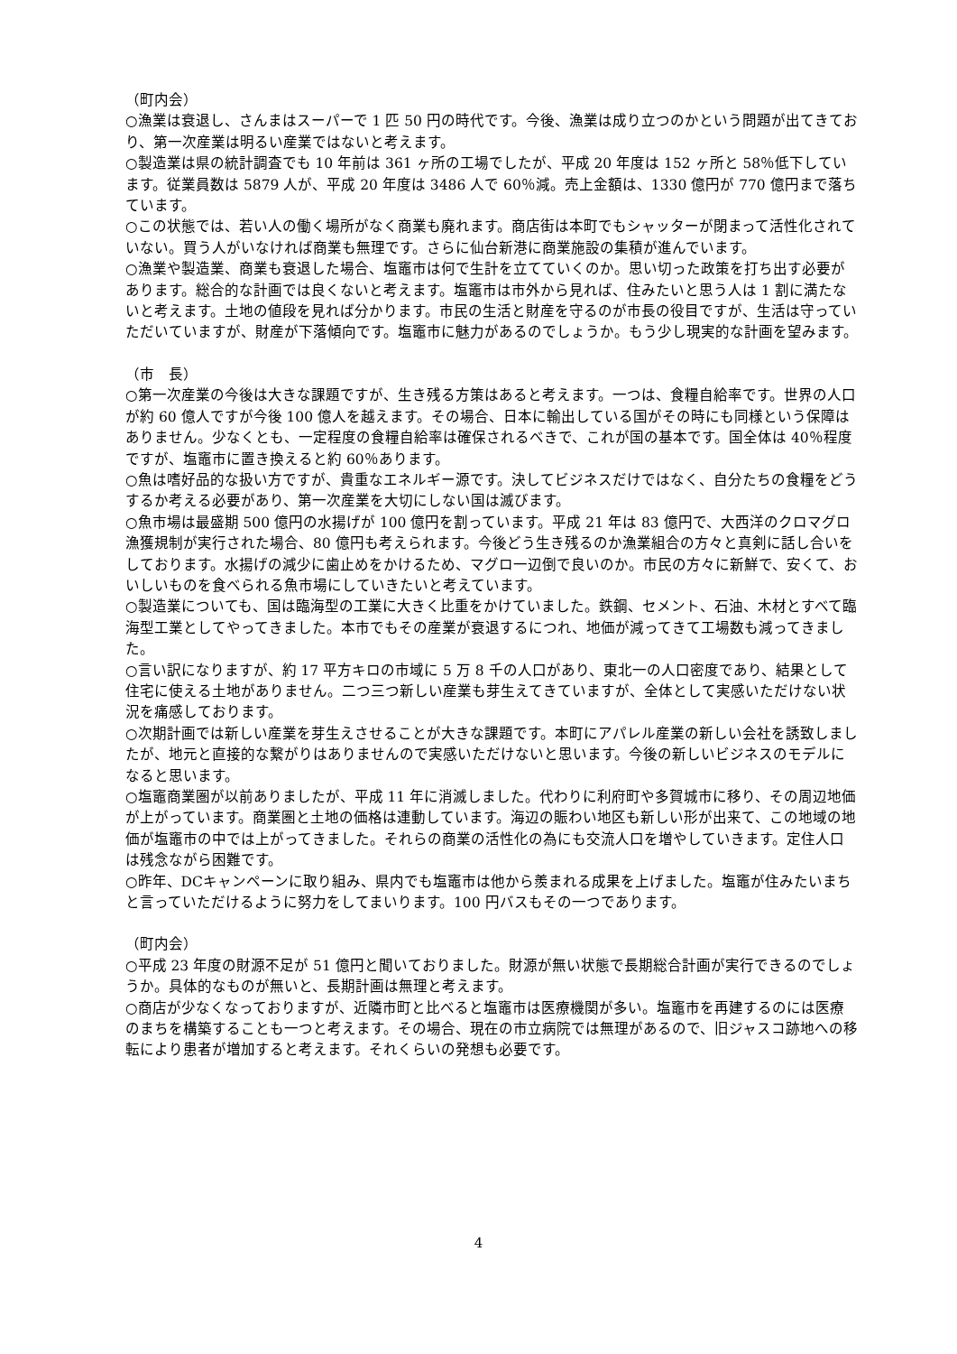（町内会）
○漁業は衰退し、さんまはスーパーで 1 匹 50 円の時代です。今後、漁業は成り立つのかという問題が出てきており、第一次産業は明るい産業ではないと考えます。
○製造業は県の統計調査でも 10 年前は 361 ヶ所の工場でしたが、平成 20 年度は 152 ヶ所と 58％低下しています。従業員数は 5879 人が、平成 20 年度は 3486 人で 60％減。売上金額は、1330 億円が 770 億円まで落ちています。
○この状態では、若い人の働く場所がなく商業も廃れます。商店街は本町でもシャッターが閉まって活性化されていない。買う人がいなければ商業も無理です。さらに仙台新港に商業施設の集積が進んでいます。
○漁業や製造業、商業も衰退した場合、塩竈市は何で生計を立てていくのか。思い切った政策を打ち出す必要があります。総合的な計画では良くないと考えます。塩竈市は市外から見れば、住みたいと思う人は 1 割に満たないと考えます。土地の値段を見れば分かります。市民の生活と財産を守るのが市長の役目ですが、生活は守っていただいていますが、財産が下落傾向です。塩竈市に魅力があるのでしょうか。もう少し現実的な計画を望みます。
（市　長）
○第一次産業の今後は大きな課題ですが、生き残る方策はあると考えます。一つは、食糧自給率です。世界の人口が約 60 億人ですが今後 100 億人を越えます。その場合、日本に輸出している国がその時にも同様という保障はありません。少なくとも、一定程度の食糧自給率は確保されるべきで、これが国の基本です。国全体は 40％程度ですが、塩竈市に置き換えると約 60％あります。
○魚は嗜好品的な扱い方ですが、貴重なエネルギー源です。決してビジネスだけではなく、自分たちの食糧をどうするか考える必要があり、第一次産業を大切にしない国は滅びます。
○魚市場は最盛期 500 億円の水揚げが 100 億円を割っています。平成 21 年は 83 億円で、大西洋のクロマグロ漁獲規制が実行された場合、80 億円も考えられます。今後どう生き残るのか漁業組合の方々と真剣に話し合いをしております。水揚げの減少に歯止めをかけるため、マグロ一辺倒で良いのか。市民の方々に新鮮で、安くて、おいしいものを食べられる魚市場にしていきたいと考えています。
○製造業についても、国は臨海型の工業に大きく比重をかけていました。鉄鋼、セメント、石油、木材とすべて臨海型工業としてやってきました。本市でもその産業が衰退するにつれ、地価が減ってきて工場数も減ってきました。
○言い訳になりますが、約 17 平方キロの市域に 5 万 8 千の人口があり、東北一の人口密度であり、結果として住宅に使える土地がありません。二つ三つ新しい産業も芽生えてきていますが、全体として実感いただけない状況を痛感しております。
○次期計画では新しい産業を芽生えさせることが大きな課題です。本町にアパレル産業の新しい会社を誘致しましたが、地元と直接的な繋がりはありませんので実感いただけないと思います。今後の新しいビジネスのモデルになると思います。
○塩竈商業圏が以前ありましたが、平成 11 年に消滅しました。代わりに利府町や多賀城市に移り、その周辺地価が上がっています。商業圏と土地の価格は連動しています。海辺の賑わい地区も新しい形が出来て、この地域の地価が塩竈市の中では上がってきました。それらの商業の活性化の為にも交流人口を増やしていきます。定住人口は残念ながら困難です。
○昨年、DCキャンペーンに取り組み、県内でも塩竈市は他から羨まれる成果を上げました。塩竈が住みたいまちと言っていただけるように努力をしてまいります。100 円バスもその一つであります。
（町内会）
○平成 23 年度の財源不足が 51 億円と聞いておりました。財源が無い状態で長期総合計画が実行できるのでしょうか。具体的なものが無いと、長期計画は無理と考えます。
○商店が少なくなっておりますが、近隣市町と比べると塩竈市は医療機関が多い。塩竈市を再建するのには医療のまちを構築することも一つと考えます。その場合、現在の市立病院では無理があるので、旧ジャスコ跡地への移転により患者が増加すると考えます。それくらいの発想も必要です。
4